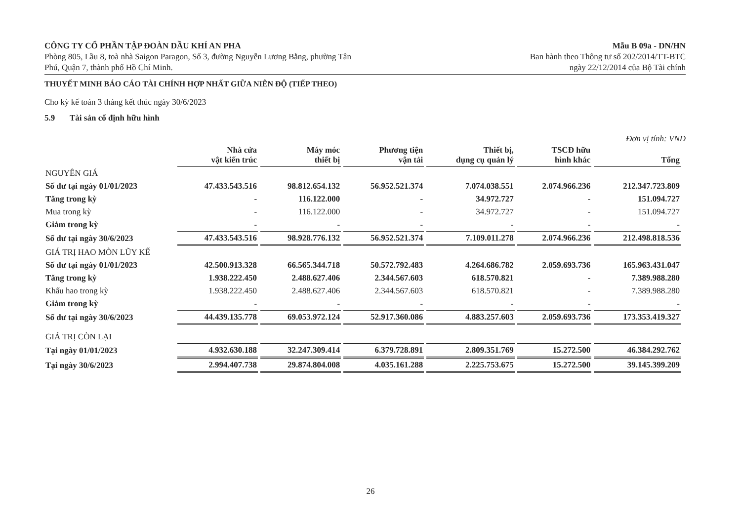CÔNG TY CỔ PHẦN TẬP ĐOÀN DẦU KHÍ AN PHA
Phòng 805, Lầu 8, toà nhà Saigon Paragon, Số 3, đường Nguyễn Lương Bằng, phường Tân
Phú, Quận 7, thành phố Hồ Chí Minh.
Mẫu B 09a - DN/HN
Ban hành theo Thông tư số 202/2014/TT-BTC
ngày 22/12/2014 của Bộ Tài chính
THUYẾT MINH BÁO CÁO TÀI CHÍNH HỢP NHẤT GIỮA NIÊN ĐỘ (TIẾP THEO)
Cho kỳ kế toán 3 tháng kết thúc ngày 30/6/2023
5.9 Tài sản cố định hữu hình
Đơn vị tính: VND
| | Nhà cửa vật kiến trúc | Máy móc thiết bị | Phương tiện vận tải | Thiết bị, dụng cụ quản lý | TSCĐ hữu hình khác | Tổng |
| --- | --- | --- | --- | --- | --- | --- |
| NGUYÊN GIÁ | | | | | | |
| Số dư tại ngày 01/01/2023 | 47.433.543.516 | 98.812.654.132 | 56.952.521.374 | 7.074.038.551 | 2.074.966.236 | 212.347.723.809 |
| Tăng trong kỳ | - | 116.122.000 | - | 34.972.727 | - | 151.094.727 |
| Mua trong kỳ | - | 116.122.000 | - | 34.972.727 | - | 151.094.727 |
| Giảm trong kỳ | - | - | - | - | - | - |
| Số dư tại ngày 30/6/2023 | 47.433.543.516 | 98.928.776.132 | 56.952.521.374 | 7.109.011.278 | 2.074.966.236 | 212.498.818.536 |
| GIÁ TRỊ HAO MÒN LŨY KẾ | | | | | | |
| Số dư tại ngày 01/01/2023 | 42.500.913.328 | 66.565.344.718 | 50.572.792.483 | 4.264.686.782 | 2.059.693.736 | 165.963.431.047 |
| Tăng trong kỳ | 1.938.222.450 | 2.488.627.406 | 2.344.567.603 | 618.570.821 | - | 7.389.988.280 |
| Khấu hao trong kỳ | 1.938.222.450 | 2.488.627.406 | 2.344.567.603 | 618.570.821 | - | 7.389.988.280 |
| Giảm trong kỳ | - | - | - | - | - | - |
| Số dư tại ngày 30/6/2023 | 44.439.135.778 | 69.053.972.124 | 52.917.360.086 | 4.883.257.603 | 2.059.693.736 | 173.353.419.327 |
| GIÁ TRỊ CÒN LẠI | | | | | | |
| Tại ngày 01/01/2023 | 4.932.630.188 | 32.247.309.414 | 6.379.728.891 | 2.809.351.769 | 15.272.500 | 46.384.292.762 |
| Tại ngày 30/6/2023 | 2.994.407.738 | 29.874.804.008 | 4.035.161.288 | 2.225.753.675 | 15.272.500 | 39.145.399.209 |
26